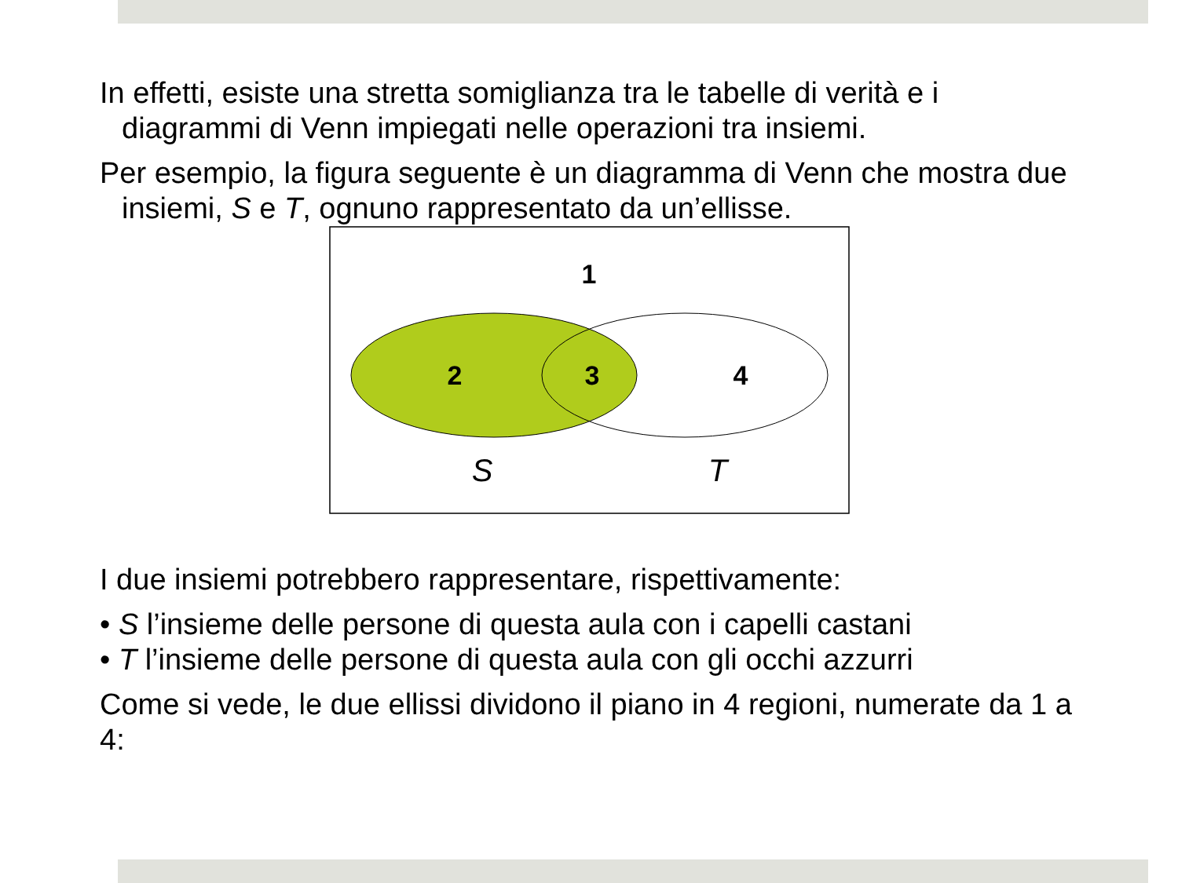In effetti, esiste una stretta somiglianza tra le tabelle di verità e i diagrammi di Venn impiegati nelle operazioni tra insiemi.
Per esempio, la figura seguente è un diagramma di Venn che mostra due insiemi, S e T, ognuno rappresentato da un’ellisse.
1
2
3
4
S
T
I due insiemi potrebbero rappresentare, rispettivamente:
• S l’insieme delle persone di questa aula con i capelli castani
• T l’insieme delle persone di questa aula con gli occhi azzurri
Come si vede, le due ellissi dividono il piano in 4 regioni, numerate da 1 a 4: